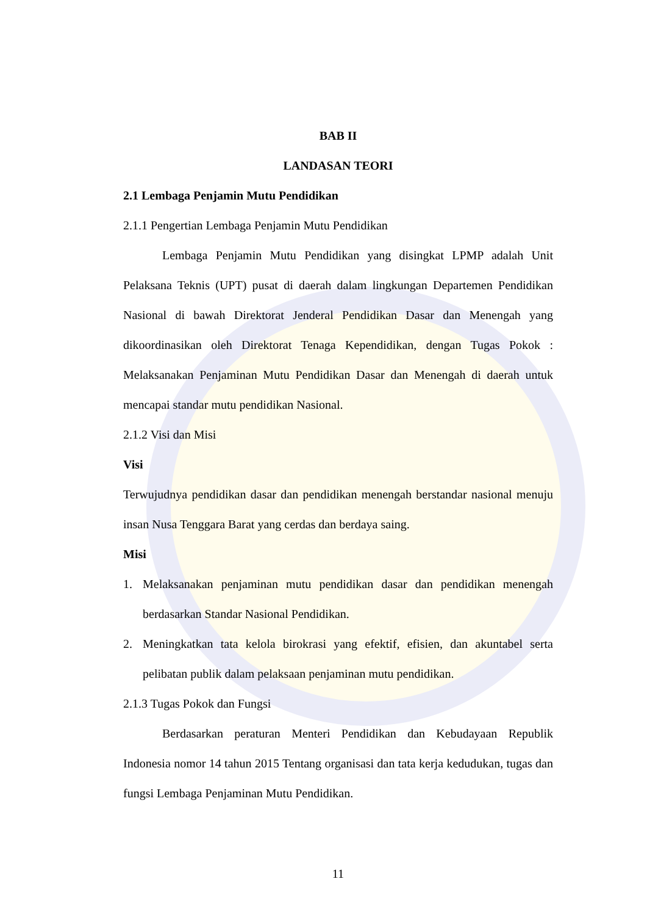BAB II
LANDASAN TEORI
2.1 Lembaga Penjamin Mutu Pendidikan
2.1.1 Pengertian Lembaga Penjamin Mutu Pendidikan
Lembaga Penjamin Mutu Pendidikan yang disingkat LPMP adalah Unit Pelaksana Teknis (UPT) pusat di daerah dalam lingkungan Departemen Pendidikan Nasional di bawah Direktorat Jenderal Pendidikan Dasar dan Menengah yang dikoordinasikan oleh Direktorat Tenaga Kependidikan, dengan Tugas Pokok : Melaksanakan Penjaminan Mutu Pendidikan Dasar dan Menengah di daerah untuk mencapai standar mutu pendidikan Nasional.
2.1.2 Visi dan Misi
Visi
Terwujudnya pendidikan dasar dan pendidikan menengah berstandar nasional menuju insan Nusa Tenggara Barat yang cerdas dan berdaya saing.
Misi
1. Melaksanakan penjaminan mutu pendidikan dasar dan pendidikan menengah berdasarkan Standar Nasional Pendidikan.
2. Meningkatkan tata kelola birokrasi yang efektif, efisien, dan akuntabel serta pelibatan publik dalam pelaksaan penjaminan mutu pendidikan.
2.1.3 Tugas Pokok dan Fungsi
Berdasarkan peraturan Menteri Pendidikan dan Kebudayaan Republik Indonesia nomor 14 tahun 2015 Tentang organisasi dan tata kerja kedudukan, tugas dan fungsi Lembaga Penjaminan Mutu Pendidikan.
11